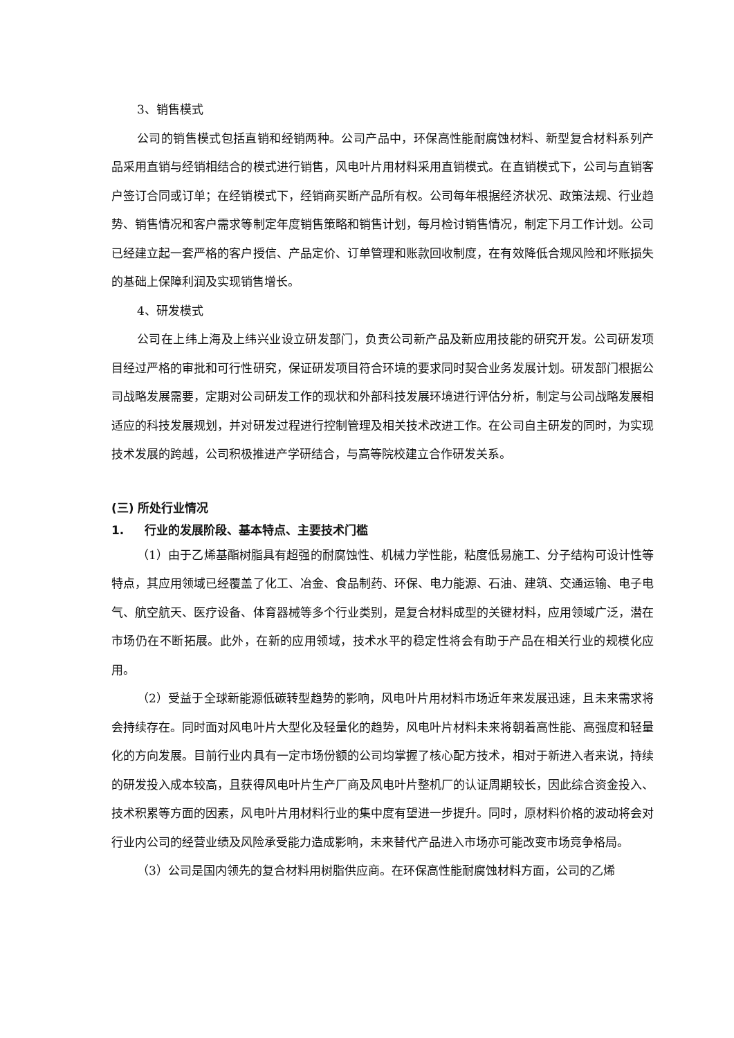3、销售模式
公司的销售模式包括直销和经销两种。公司产品中，环保高性能耐腐蚀材料、新型复合材料系列产品采用直销与经销相结合的模式进行销售，风电叶片用材料采用直销模式。在直销模式下，公司与直销客户签订合同或订单；在经销模式下，经销商买断产品所有权。公司每年根据经济状况、政策法规、行业趋势、销售情况和客户需求等制定年度销售策略和销售计划，每月检讨销售情况，制定下月工作计划。公司已经建立起一套严格的客户授信、产品定价、订单管理和账款回收制度，在有效降低合规风险和坏账损失的基础上保障利润及实现销售增长。
4、研发模式
公司在上纬上海及上纬兴业设立研发部门，负责公司新产品及新应用技能的研究开发。公司研发项目经过严格的审批和可行性研究，保证研发项目符合环境的要求同时契合业务发展计划。研发部门根据公司战略发展需要，定期对公司研发工作的现状和外部科技发展环境进行评估分析，制定与公司战略发展相适应的科技发展规划，并对研发过程进行控制管理及相关技术改进工作。在公司自主研发的同时，为实现技术发展的跨越，公司积极推进产学研结合，与高等院校建立合作研发关系。
(三) 所处行业情况
1. 行业的发展阶段、基本特点、主要技术门槛
（1）由于乙烯基酯树脂具有超强的耐腐蚀性、机械力学性能，粘度低易施工、分子结构可设计性等特点，其应用领域已经覆盖了化工、冶金、食品制药、环保、电力能源、石油、建筑、交通运输、电子电气、航空航天、医疗设备、体育器械等多个行业类别，是复合材料成型的关键材料，应用领域广泛，潜在市场仍在不断拓展。此外，在新的应用领域，技术水平的稳定性将会有助于产品在相关行业的规模化应用。
（2）受益于全球新能源低碳转型趋势的影响，风电叶片用材料市场近年来发展迅速，且未来需求将会持续存在。同时面对风电叶片大型化及轻量化的趋势，风电叶片材料未来将朝着高性能、高强度和轻量化的方向发展。目前行业内具有一定市场份额的公司均掌握了核心配方技术，相对于新进入者来说，持续的研发投入成本较高，且获得风电叶片生产厂商及风电叶片整机厂的认证周期较长，因此综合资金投入、技术积累等方面的因素，风电叶片用材料行业的集中度有望进一步提升。同时，原材料价格的波动将会对行业内公司的经营业绩及风险承受能力造成影响，未来替代产品进入市场亦可能改变市场竞争格局。
（3）公司是国内领先的复合材料用树脂供应商。在环保高性能耐腐蚀材料方面，公司的乙烯